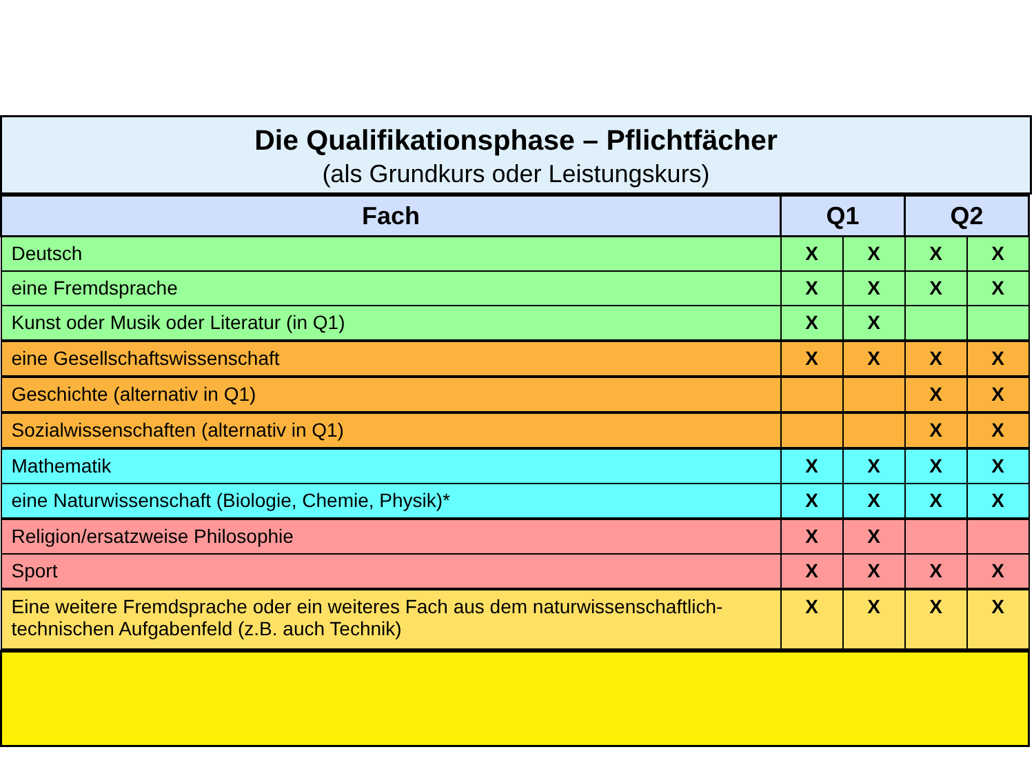Die Qualifikationsphase – Pflichtfächer
(als Grundkurs oder Leistungskurs)
| Fach | Q1 | | Q2 | |
| --- | --- | --- | --- | --- |
| Deutsch | X | X | X | X |
| eine Fremdsprache | X | X | X | X |
| Kunst oder Musik oder Literatur (in Q1) | X | X | | |
| eine Gesellschaftswissenschaft | X | X | X | X |
| Geschichte (alternativ in Q1) | | | X | X |
| Sozialwissenschaften (alternativ in Q1) | | | X | X |
| Mathematik | X | X | X | X |
| eine Naturwissenschaft (Biologie, Chemie, Physik)* | X | X | X | X |
| Religion/ersatzweise Philosophie | X | X | | |
| Sport | X | X | X | X |
| Eine weitere Fremdsprache oder ein weiteres Fach aus dem naturwissenschaftlich-technischen Aufgabenfeld (z.B. auch Technik) | X | X | X | X |